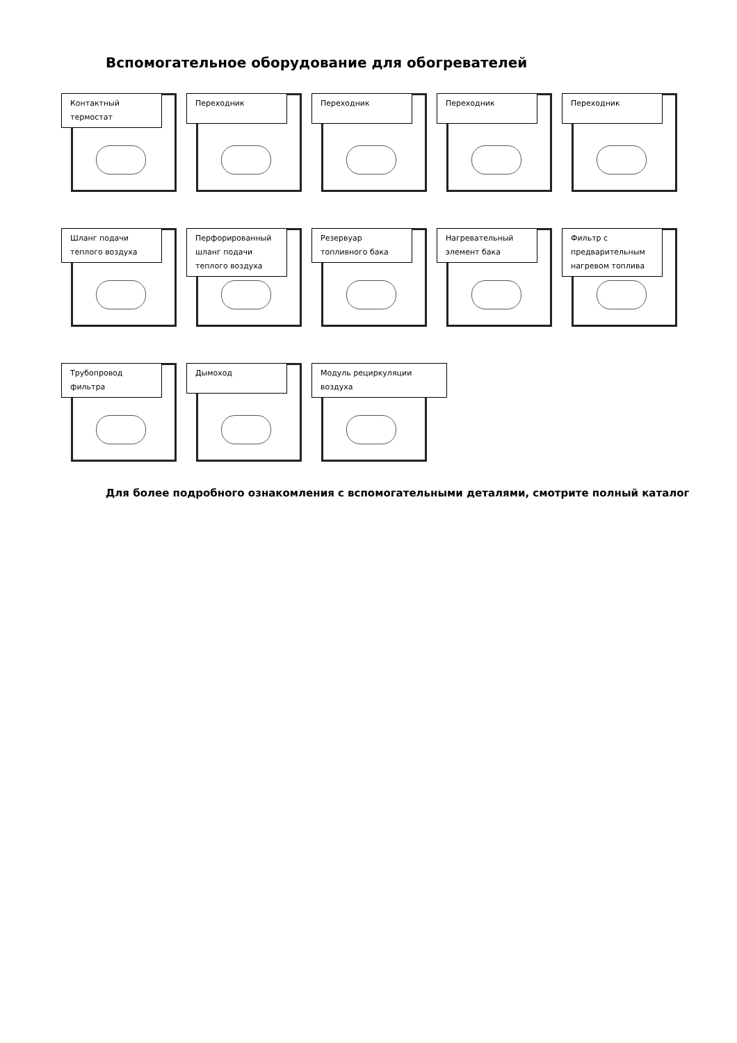Вспомогательное оборудование для обогревателей
Контактный термостат
Переходник Переходник Переходник Переходник
Шланг подачи теплого воздуха
Перфорированный шланг подачи теплого воздуха
Резервуар топливного бака
Нагревательный элемент бака
Фильтр с предварительным нагревом топлива
Трубопровод фильтра
Дымоход Модуль рециркуляции воздуха
Для более подробного ознакомления с вспомогательными деталями, смотрите полный каталог